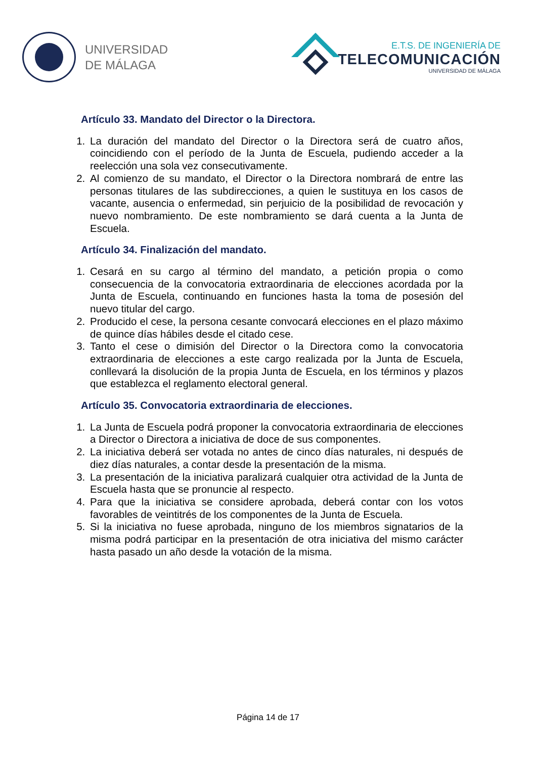UNIVERSIDAD
DE MÁLAGA
E.T.S. DE INGENIERÍA DE
TELECOMUNICACIÓN
UNIVERSIDAD DE MÁLAGA
Artículo 33. Mandato del Director o la Directora.
1. La duración del mandato del Director o la Directora será de cuatro años, coincidiendo con el período de la Junta de Escuela, pudiendo acceder a la reelección una sola vez consecutivamente.
2. Al comienzo de su mandato, el Director o la Directora nombrará de entre las personas titulares de las subdirecciones, a quien le sustituya en los casos de vacante, ausencia o enfermedad, sin perjuicio de la posibilidad de revocación y nuevo nombramiento. De este nombramiento se dará cuenta a la Junta de Escuela.
Artículo 34. Finalización del mandato.
1. Cesará en su cargo al término del mandato, a petición propia o como consecuencia de la convocatoria extraordinaria de elecciones acordada por la Junta de Escuela, continuando en funciones hasta la toma de posesión del nuevo titular del cargo.
2. Producido el cese, la persona cesante convocará elecciones en el plazo máximo de quince días hábiles desde el citado cese.
3. Tanto el cese o dimisión del Director o la Directora como la convocatoria extraordinaria de elecciones a este cargo realizada por la Junta de Escuela, conllevará la disolución de la propia Junta de Escuela, en los términos y plazos que establezca el reglamento electoral general.
Artículo 35. Convocatoria extraordinaria de elecciones.
1. La Junta de Escuela podrá proponer la convocatoria extraordinaria de elecciones a Director o Directora a iniciativa de doce de sus componentes.
2. La iniciativa deberá ser votada no antes de cinco días naturales, ni después de diez días naturales, a contar desde la presentación de la misma.
3. La presentación de la iniciativa paralizará cualquier otra actividad de la Junta de Escuela hasta que se pronuncie al respecto.
4. Para que la iniciativa se considere aprobada, deberá contar con los votos favorables de veintitrés de los componentes de la Junta de Escuela.
5. Si la iniciativa no fuese aprobada, ninguno de los miembros signatarios de la misma podrá participar en la presentación de otra iniciativa del mismo carácter hasta pasado un año desde la votación de la misma.
Página 14 de 17